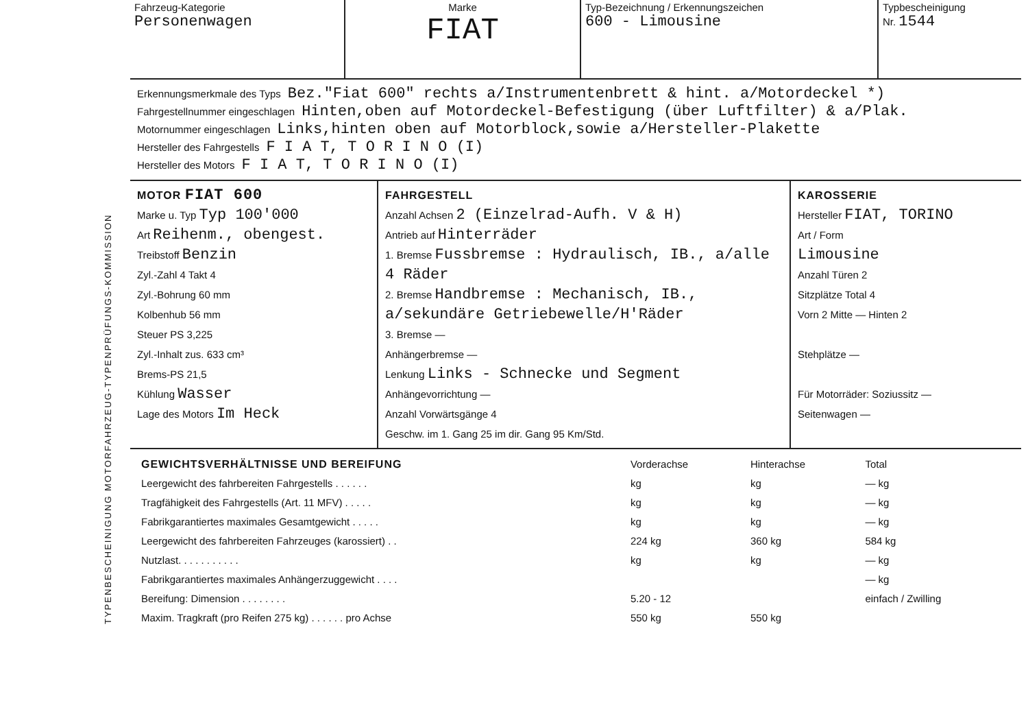TYPENBESCHEINIGUNG MOTORFAHRZEUG-TYPENPRÜFUNGS-KOMMISSION
| Fahrzeug-Kategorie Personenwagen | Marke FIAT | Typ-Bezeichnung / Erkennungszeichen 600 - Limousine | Typbescheinigung Nr. 1544 |
Erkennungsmerkmale des Typs Bez."Fiat 600" rechts a/Instrumentenbrett & hint. a/Motordeckel *)
Fahrgestellnummer eingeschlagen Hinten,oben auf Motordeckel-Befestigung (über Luftfilter) & a/Plak.
Motornummer eingeschlagen Links,hinten oben auf Motorblock,sowie a/Hersteller-Plakette
Hersteller des Fahrgestells F I A T, T O R I N O (I)
Hersteller des Motors F I A T, T O R I N O (I)
MOTOR FIAT 600
Marke u. Typ Typ 100'000
Art Reihenm., obengest.
Treibstoff Benzin
Zyl.-Zahl 4 Takt 4
Zyl.-Bohrung 60 mm
Kolbenhub 56 mm
Steuer PS 3,225
Zyl.-Inhalt zus. 633 cm³
Brems-PS 21,5
Kühlung Wasser
Lage des Motors Im Heck
FAHRGESTELL
Anzahl Achsen 2 (Einzelrad-Aufh. V & H)
Antrieb auf Hinterräder
1. Bremse Fussbremse : Hydraulisch, IB., a/alle 4 Räder
2. Bremse Handbremse : Mechanisch, IB., a/sekundäre Getriebewelle/H'Räder
3. Bremse —
Anhängerbremse —
Lenkung Links - Schnecke und Segment
Anhängevorrichtung —
Anzahl Vorwärtsgänge 4
Geschw. im 1. Gang 25 im dir. Gang 95 Km/Std.
KAROSSERIE
Hersteller FIAT, TORINO
Art / Form
Limousine
Anzahl Türen 2
Sitzplätze Total 4
Vorn 2 Mitte — Hinten 2
Stehplätze —
Für Motorräder: Soziussitz —
Seitenwagen —
| GEWICHTSVERHÄLTNISSE UND BEREIFUNG | Vorderachse | Hinterachse | Total |
| Leergewicht des fahrbereiten Fahrgestells . . . . . . | kg | kg | — kg |
| Tragfähigkeit des Fahrgestells (Art. 11 MFV) . . . . . | kg | kg | — kg |
| Fabrikgarantiertes maximales Gesamtgewicht . . . . . | kg | kg | — kg |
| Leergewicht des fahrbereiten Fahrzeuges (karossiert) . . | 224 kg | 360 kg | 584 kg |
| Nutzlast. . . . . . . . . . . | kg | kg | — kg |
| Fabrikgarantiertes maximales Anhängerzuggewicht . . . . | | | — kg |
| Bereifung: Dimension . . . . . . . . | 5.20 - 12 | | einfach / Zwilling |
| Maxim. Tragkraft (pro Reifen 275 kg) . . . . . . pro Achse | 550 kg | 550 kg | |